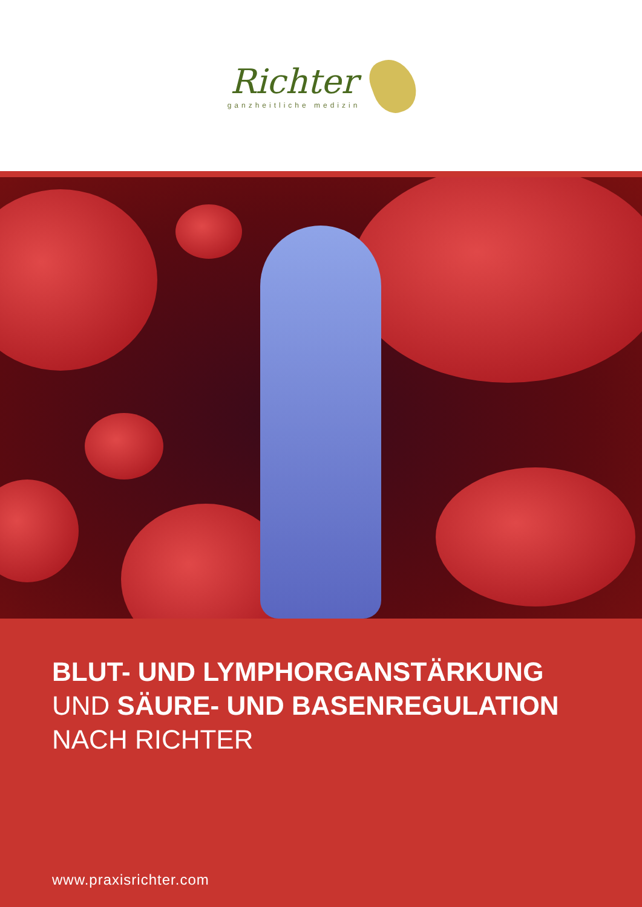Richter
ganzheitliche medizin
BLUT- UND LYMPHORGANSTÄRKUNG
UND SÄURE- UND BASENREGULATION
NACH RICHTER
www.praxisrichter.com